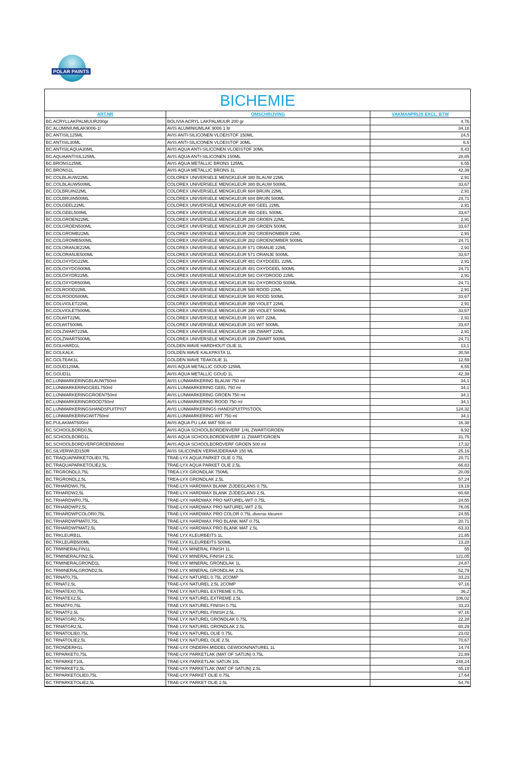POLAR PAINTS
BICHEMIE
| ART.NR | OMSCHRIJVING | VAKMANPRIJS EXCL. BTW |
| --- | --- | --- |
| BC.ACRYLLAKPALMUUR200gr | BOLIVIA ACRYL LAKPALMUUR 200 gr | 4,76 |
| BC.ALUMINIUMLAK9006-1l | AVIS ALUMINIUMLAK 9006 1 ltr | 34,18 |
| BC.ANTISIL125ML | AVIS ANTI-SILICONEN VLOEISTOF 150ML | 24,5 |
| BC.ANTISIL30ML | AVIS ANTI-SILICONEN VLOEISTOF 30ML | 6,6 |
| BC.ANTISILAQUA30ML | AVIS AQUA ANTI-SILICONEN VLOEISTOF 30ML | 8,43 |
| BC.AQUAANTISIL125ML | AVIS AQUA ANTI-SILICONEN 150ML | 28,85 |
| BC.BRONS125ML | AVIS AQUA METALLIC BRONS 125ML | 6,55 |
| BC.BRONS1L | AVIS AQUA METALLIC BRONS 1L | 42,39 |
| BC.COLBLAUW22ML | COLOREX UNIVERSELE MENGKLEUR 380 BLAUW 22ML | 2,91 |
| BC.COLBLAUW500ML | COLOREX UNIVERSELE MENGKLEUR 380 BLAUW 500ML | 33,67 |
| BC.COLBRUIN22ML | COLOREX UNIVERSELE MENGKLEUR 684 BRUIN 22ML | 2,91 |
| BC.COLBRUIN500ML | COLOREX UNIVERSELE MENGKLEUR 684 BRUIN 500ML | 24,71 |
| BC.COLGEEL22ML | COLOREX UNIVERSELE MENGKLEUR 480 GEEL 22ML | 2,91 |
| BC.COLGEEL500ML | COLOREX UNIVERSELE MENGKLEUR 480 GEEL 500ML | 33,67 |
| BC.COLGROEN22ML | COLOREX UNIVERSELE MENGKLEUR 280 GROEN 22ML | 2,91 |
| BC.COLGROEN500ML | COLOREX UNIVERSELE MENGKLEUR 280 GROEN 500ML | 33,67 |
| BC.COLGROMB22ML | COLOREX UNIVERSELE MENGKLEUR 282 GROENOMBER 22ML | 2,91 |
| BC.COLGROMB500ML | COLOREX UNIVERSELE MENGKLEUR 282 GROENOMBER 500ML | 24,71 |
| BC.COLORANJE22ML | COLOREX UNIVERSELE MENGKLEUR 571 ORANJE 22ML | 2,91 |
| BC.COLORANJE500ML | COLOREX UNIVERSELE MENGKLEUR 571 ORANJE 500ML | 33,67 |
| BC.COLOXYDG22ML | COLOREX UNIVERSELE MENGKLEUR 481 OXYDGEEL 22ML | 2,91 |
| BC.COLOXYDG500ML | COLOREX UNIVERSELE MENGKLEUR 481 OXYDGEEL 500ML | 24,71 |
| BC.COLOXYDR22ML | COLOREX UNIVERSELE MENGKLEUR 581 OXYDROOD 22ML | 2,91 |
| BC.COLOXYDR500ML | COLOREX UNIVERSELE MENGKLEUR 581 OXYDROOD 500ML | 24,71 |
| BC.COLROOD22ML | COLOREX UNIVERSELE MENGKLEUR 580 ROOD 22ML | 2,91 |
| BC.COLROOD500ML | COLOREX UNIVERSELE MENGKLEUR 580 ROOD 500ML | 33,67 |
| BC.COLVIOLET22ML | COLOREX UNIVERSELE MENGKLEUR 390 VIOLET 22ML | 2,91 |
| BC.COLVIOLET500ML | COLOREX UNIVERSELE MENGKLEUR 390 VIOLET 500ML | 33,67 |
| BC.COLWIT22ML | COLOREX UNIVERSELE MENGKLEUR 101 WIT 22ML | 2,91 |
| BC.COLWIT500ML | COLOREX UNIVERSELE MENGKLEUR 101 WIT 500ML | 33,67 |
| BC.COLZWART22ML | COLOREX UNIVERSELE MENGKLEUR 199 ZWART 22ML | 2,91 |
| BC.COLZWART500ML | COLOREX UNIVERSELE MENGKLEUR 199 ZWART 500ML | 24,71 |
| BC.GOLHARD1L | GOLDEN WAVE HARDHOUT OLIE 1L | 13,1 |
| BC.GOLKALK | GOLDEN WAVE KALKPASTA 1L | 30,58 |
| BC.GOLTEAK1L | GOLDEN WAVE TEAKOLIE 1L | 12,59 |
| BC.GOUD125ML | AVIS AQUA METALLIC GOUD 125ML | 6,55 |
| BC.GOUD1L | AVIS AQUA METALLIC GOUD 1L | 42,39 |
| BC.LIJNMARKERINGBLAUW750ml | AVIS LIJNMARKERING BLAUW 750 ml | 34,1 |
| BC.LIJNMARKERINGGEEL750ml | AVIS LIJNMARKERING GEEL 750 ml | 34,1 |
| BC.LIJNMARKERINGGROEN750ml | AVIS LIJNMARKERING GROEN 750 ml | 34,1 |
| BC.LIJNMARKERINGROOD750ml | AVIS LIJNMARKERING ROOD 750 ml | 34,1 |
| BC.LIJNMARKERINGSHANDSPUITPIST | AVIS LIJNMARKERINGS HANDSPUITPISTOOL | 124,32 |
| BC.LIJNMARKERINGWIT750ml | AVIS LIJNMARKERING WIT 750 ml | 34,1 |
| BC.PULAKMAT500ml | AVIS AQUA PU LAK MAT 500 ml | 16,38 |
| BC.SCHOOLBORD0,5L | AVIS AQUA SCHOOLBORDENVERF 1/4L ZWART/GROEN | 9,92 |
| BC.SCHOOLBORD1L | AVIS AQUA SCHOOLBORDENVERF 1L ZWART/GROEN | 31,75 |
| BC.SCHOOLBORDVERFGROEN500ml | AVIS AQUA SCHOOLBORDVERF GROEN 500 ml | 17,32 |
| BC.SILVERWIJD150R | AVIS SILICONEN VERWIJDERAAR 150 ML | 25,16 |
| BC.TRAQUAPARKETOLIE0,75L | TRAE-LYX AQUA PARKET OLIE 0.75L | 20,71 |
| BC.TRAQUAPARKETOLIE2,5L | TRAE-LYX AQUA PARKET OLIE 2.5L | 66,83 |
| BC.TRGRONDL0,75L | TREA-LYX GRONDLAK 750ML | 20,09 |
| BC.TRGRONDL2,5L | TREA-LYX GRONDLAK 2.5L | 57,24 |
| BC.TRHARDW0,75L | TRAE-LYX HARDWAX BLANK ZIJDEGLANS 0.75L | 19,19 |
| BC.TRHARDW2,5L | TRAE-LYX HARDWAX BLANK ZIJDEGLANS 2.5L | 60,68 |
| BC.TRHARDWP0,75L | TRAE-LYX HARDWAX PRO NATUREL-WIT 0.75L | 24,55 |
| BC.TRHARDWP2,5L | TRAE-LYX HARDWAX PRO NATUREL-WIT 2.5L | 76,05 |
| BC.TRHARDWPCOLOR0,75L | TRAE-LYX HARDWAX PRO COLOR 0.75L diverse kleuren | 24,55 |
| BC.TRHARDWPMAT0,75L | TRAE-LYX HARDWAX PRO BLANK MAT 0.75L | 20,71 |
| BC.TRHARDWPMAT2,5L | TRAE-LYX HARDWAX PRO BLANK MAT 2.5L | 63,33 |
| BC.TRKLEURB1L | TRAE LYX KLEURBEITS 1L | 21,85 |
| BC.TRKLEURB500ML | TRAE LYX KLEURBEITS 500ML | 13,28 |
| BC.TRMINERALFIN1L | TRAE LYX MINERAL FINISH 1L | 55 |
| BC.TRMINERALFIN2,5L | TRAE LYX MINERAL FINISH 2.5L | 121,05 |
| BC.TRMINERALGROND1L | TRAE LYX MINERAL GRONDLAK 1L | 24,87 |
| BC.TRMINERALGROND2,5L | TRAE LYX MINERAL GRONDLAK 2.5L | 52,79 |
| BC.TRNAT0,75L | TRAE-LYX NATUREL 0.75L 2COMP | 33,23 |
| BC.TRNAT2,5L | TRAE-LYX NATUREL 2.5L 2COMP | 97,16 |
| BC.TRNATEX0,75L | TRAE LYX NATUREL EXTREME 0,75L | 36,2 |
| BC.TRNATEX2,5L | TRAE LYX NATUREL EXTREME 2.5L | 106,02 |
| BC.TRNATF0,75L | TRAE LYX NATUREL FINISH 0.75L | 33,23 |
| BC.TRNATF2,5L | TRAE LYX NATUREL FINISH 2.5L | 97,16 |
| BC.TRNATGR0,75L | TRAE LYX NATUREL GRONDLAK 0.75L | 22,28 |
| BC.TRNATGR2,5L | TRAE LYX NATUREL GRONDLAK 2.5L | 60,29 |
| BC.TRNATOLIE0,75L | TRAE LYX NATUREL OLIE 0.75L | 23,02 |
| BC.TRNATOLIE2,5L | TRAE LYX NATUREL OLIE 2.5L | 70,67 |
| BC.TRONDERH1L | TRAE-LYX ONDERH.MIDDEL GEWOON/NATUREL 1L | 14,74 |
| BC.TRPARKET0,75L | TRAE-LYX PARKETLAK (MAT OF SATIJN) 0.75L | 21,89 |
| BC.TRPARKET10L | TRAE-LYX PARKETLAK SATIJN 10L | 248,24 |
| BC.TRPARKET2,5L | TRAE-LYX PARKETLAK (MAT OF SATIJN) 2.5L | 65,19 |
| BC.TRPARKETOLIE0,75L | TRAE-LYX PARKET OLIE 0.75L | 17,64 |
| BC.TRPARKETOLIE2,5L | TRAE-LYX PARKET OLIE 2.5L | 54,76 |